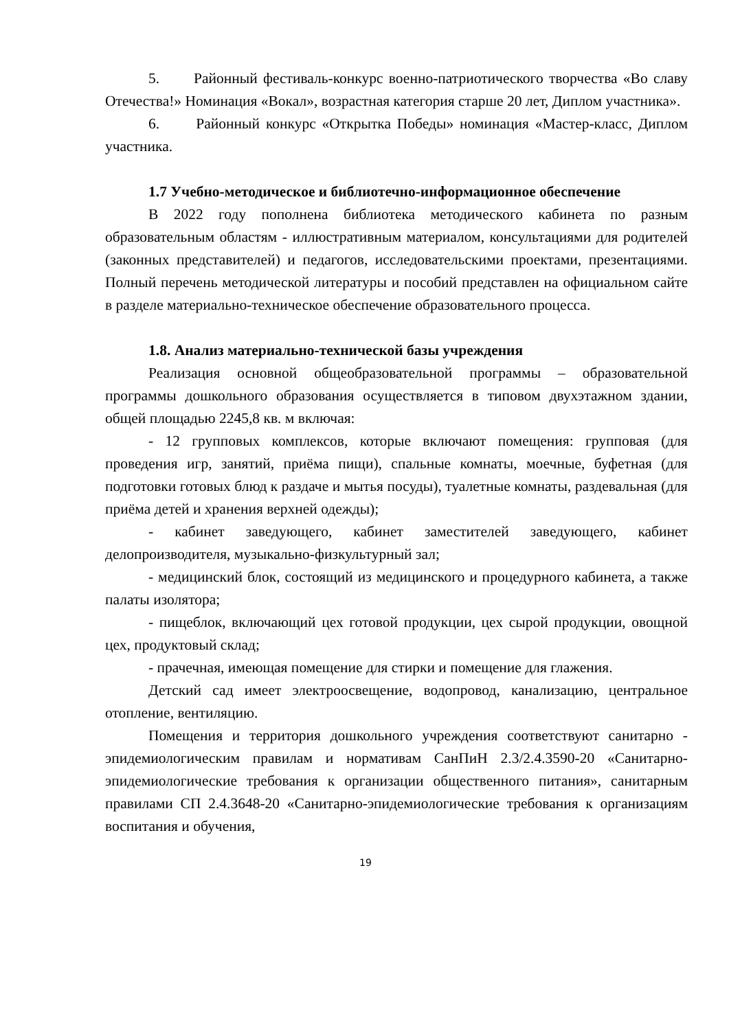5. Районный фестиваль-конкурс военно-патриотического творчества «Во славу Отечества!» Номинация «Вокал», возрастная категория старше 20 лет, Диплом участника».
6. Районный конкурс «Открытка Победы» номинация «Мастер-класс, Диплом участника.
1.7 Учебно-методическое и библиотечно-информационное обеспечение
В 2022 году пополнена библиотека методического кабинета по разным образовательным областям - иллюстративным материалом, консультациями для родителей (законных представителей) и педагогов, исследовательскими проектами, презентациями. Полный перечень методической литературы и пособий представлен на официальном сайте в разделе материально-техническое обеспечение образовательного процесса.
1.8. Анализ материально-технической базы учреждения
Реализация основной общеобразовательной программы – образовательной программы дошкольного образования осуществляется в типовом двухэтажном здании, общей площадью 2245,8 кв. м включая:
- 12 групповых комплексов, которые включают помещения: групповая (для проведения игр, занятий, приёма пищи), спальные комнаты, моечные, буфетная (для подготовки готовых блюд к раздаче и мытья посуды), туалетные комнаты, раздевальная (для приёма детей и хранения верхней одежды);
- кабинет заведующего, кабинет заместителей заведующего, кабинет делопроизводителя, музыкально-физкультурный зал;
- медицинский блок, состоящий из медицинского и процедурного кабинета, а также палаты изолятора;
- пищеблок, включающий цех готовой продукции, цех сырой продукции, овощной цех, продуктовый склад;
- прачечная, имеющая помещение для стирки и помещение для глажения.
Детский сад имеет электроосвещение, водопровод, канализацию, центральное отопление, вентиляцию.
Помещения и территория дошкольного учреждения соответствуют санитарно - эпидемиологическим правилам и нормативам СанПиН 2.3/2.4.3590-20 «Санитарно-эпидемиологические требования к организации общественного питания», санитарным правилами СП 2.4.3648-20 «Санитарно-эпидемиологические требования к организациям воспитания и обучения,
19